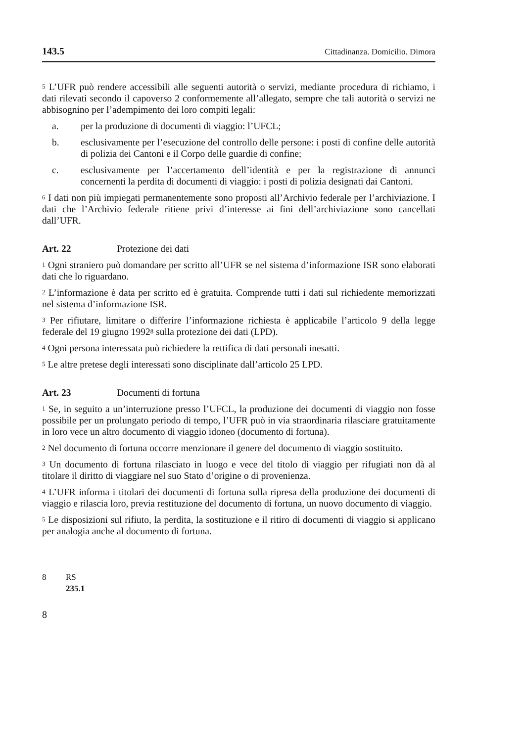143.5 Cittadinanza. Domicilio. Dimora
<sup>5</sup> L’UFR può rendere accessibili alle seguenti autorità o servizi, mediante procedura di richiamo, i dati rilevati secondo il capoverso 2 conformemente all’allegato, sempre che tali autorità o servizi ne abbisognino per l’adempimento dei loro compiti legali:
a. per la produzione di documenti di viaggio: l’UFCL;
b. esclusivamente per l’esecuzione del controllo delle persone: i posti di confine delle autorità di polizia dei Cantoni e il Corpo delle guardie di confine;
c. esclusivamente per l’accertamento dell’identità e per la registrazione di annunci concernenti la perdita di documenti di viaggio: i posti di polizia designati dai Cantoni.
<sup>6</sup> I dati non più impiegati permanentemente sono proposti all’Archivio federale per l’archiviazione. I dati che l’Archivio federale ritiene privi d’interesse ai fini dell’archiviazione sono cancellati dall’UFR.
Art. 22 Protezione dei dati
<sup>1</sup> Ogni straniero può domandare per scritto all’UFR se nel sistema d’informazione ISR sono elaborati dati che lo riguardano.
<sup>2</sup> L’informazione è data per scritto ed è gratuita. Comprende tutti i dati sul richiedente memorizzati nel sistema d’informazione ISR.
<sup>3</sup> Per rifiutare, limitare o differire l’informazione richiesta è applicabile l’articolo 9 della legge federale del 19 giugno 1992<sup>8</sup> sulla protezione dei dati (LPD).
<sup>4</sup> Ogni persona interessata può richiedere la rettifica di dati personali inesatti.
<sup>5</sup> Le altre pretese degli interessati sono disciplinate dall’articolo 25 LPD.
Art. 23 Documenti di fortuna
<sup>1</sup> Se, in seguito a un’interruzione presso l’UFCL, la produzione dei documenti di viaggio non fosse possibile per un prolungato periodo di tempo, l’UFR può in via straordinaria rilasciare gratuitamente in loro vece un altro documento di viaggio idoneo (documento di fortuna).
<sup>2</sup> Nel documento di fortuna occorre menzionare il genere del documento di viaggio sostituito.
<sup>3</sup> Un documento di fortuna rilasciato in luogo e vece del titolo di viaggio per rifugiati non dà al titolare il diritto di viaggiare nel suo Stato d’origine o di provenienza.
<sup>4</sup> L’UFR informa i titolari dei documenti di fortuna sulla ripresa della produzione dei documenti di viaggio e rilascia loro, previa restituzione del documento di fortuna, un nuovo documento di viaggio.
<sup>5</sup> Le disposizioni sul rifiuto, la perdita, la sostituzione e il ritiro di documenti di viaggio si applicano per analogia anche al documento di fortuna.
8 RS 235.1
8